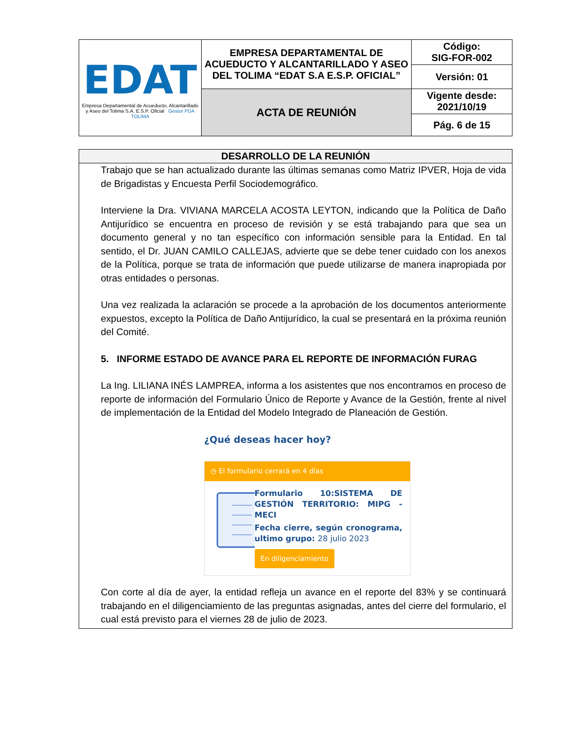| EDAT Empresa Departamental de Acueducto, Alcantarillado y Aseo del Tolima S.A. E.S.P. Oficial Gestor PDA TOLIMA | EMPRESA DEPARTAMENTAL DE ACUEDUCTO Y ALCANTARILLADO Y ASEO DEL TOLIMA “EDAT S.A E.S.P. OFICIAL” | Código: SIG-FOR-002 |
| | | Versión: 01 |
| | ACTA DE REUNIÓN | Vigente desde: 2021/10/19 |
| | | Pág. 6 de 15 |
DESARROLLO DE LA REUNIÓN
Trabajo que se han actualizado durante las últimas semanas como Matriz IPVER, Hoja de vida de Brigadistas y Encuesta Perfil Sociodemográfico.
Interviene la Dra. VIVIANA MARCELA ACOSTA LEYTON, indicando que la Política de Daño Antijurídico se encuentra en proceso de revisión y se está trabajando para que sea un documento general y no tan específico con información sensible para la Entidad. En tal sentido, el Dr. JUAN CAMILO CALLEJAS, advierte que se debe tener cuidado con los anexos de la Política, porque se trata de información que puede utilizarse de manera inapropiada por otras entidades o personas.
Una vez realizada la aclaración se procede a la aprobación de los documentos anteriormente expuestos, excepto la Política de Daño Antijurídico, la cual se presentará en la próxima reunión del Comité.
5. INFORME ESTADO DE AVANCE PARA EL REPORTE DE INFORMACIÓN FURAG
La Ing. LILIANA INÉS LAMPREA, informa a los asistentes que nos encontramos en proceso de reporte de información del Formulario Único de Reporte y Avance de la Gestión, frente al nivel de implementación de la Entidad del Modelo Integrado de Planeación de Gestión.
¿Qué deseas hacer hoy?
◷ El formulario cerrará en 4 días
Formulario 10:SISTEMA DE GESTIÓN TERRITORIO: MIPG - MECI
Fecha cierre, según cronograma, ultimo grupo: 28 julio 2023
En diligenciamiento
Con corte al día de ayer, la entidad refleja un avance en el reporte del 83% y se continuará trabajando en el diligenciamiento de las preguntas asignadas, antes del cierre del formulario, el cual está previsto para el viernes 28 de julio de 2023.